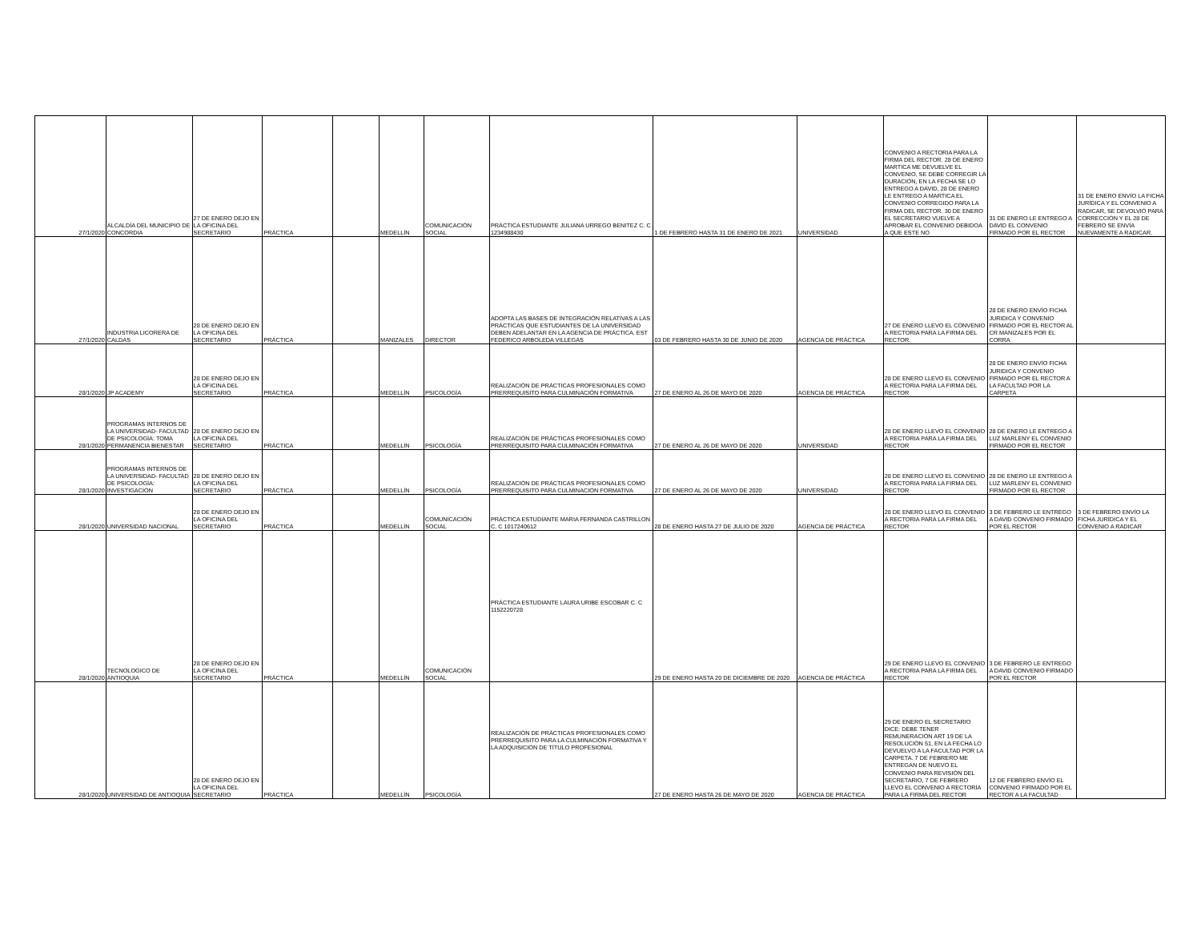| 27/1/2020 | ALCALDÍA DEL MUNICIPIO DE CONCORDIA | 27 DE ENERO DEJO EN LA OFICINA DEL SECRETARIO | PRÁCTICA | | MEDELLÍN | COMUNICACIÓN SOCIAL | PRÁCTICA ESTUDIANTE JULIANA URREGO BENITEZ C. C 1234988430 | 1 DE FEBRERO HASTA 31 DE ENERO DE 2021 | UNIVERSIDAD | CONVENIO A RECTORIA PARA LA FIRMA DEL RECTOR. 28 DE ENERO MARTICA ME DEVUELVE EL CONVENIO, SE DEBE CORREGIR LA DURACIÓN, EN LA FECHA SE LO ENTREGO A DAVID, 28 DE ENERO LE ENTREGO A MARTICA EL CONVENIO CORREGIDO PARA LA FIRMA DEL RECTOR. 30 DE ENERO EL SECRETARIO VUELVE A APROBAR EL CONVENIO DEBIDOA A QUE ESTE NO | 31 DE ENERO LE ENTREGO A DAVID EL CONVENIO FIRMADO POR EL RECTOR | 31 DE ENERO ENVÍO LA FICHA JURÍDICA Y EL CONVENIO A RADICAR, SE DEVOLVIÓ PARA CORRECCIÓN Y EL 28 DE FEBRERO SE ENVÍA NUEVAMENTE A RADICAR. |
| 27/1/2020 | INDUSTRIA LICORERA DE CALDAS | 28 DE ENERO DEJO EN LA OFICINA DEL SECRETARIO | PRÁCTICA | | MANIZALES | DIRECTOR | ADOPTA LAS BASES DE INTEGRACIÓN RELATIVAS A LAS PRÁCTICAS QUE ESTUDIANTES DE LA UNIVERSIDAD DEBEN ADELANTAR EN LA AGENCIA DE PRÁCTICA. EST FEDERICO ARBOLEDA VILLEGAS | 03 DE FEBRERO HASTA 30 DE JUNIO DE 2020 | AGENCIA DE PRÁCTICA | 27 DE ENERO LLEVO EL CONVENIO A RECTORIA PARA LA FIRMA DEL RECTOR. | 28 DE ENERO ENVÍO FICHA JURIDICA Y CONVENIO FIRMADO POR EL RECTOR AL CR MANIZALES POR EL CORRA | |
| 28/1/2020 | JP ACADEMY | 28 DE ENERO DEJO EN LA OFICINA DEL SECRETARIO | PRÁCTICA | | MEDELLÍN | PSICOLOGÍA | REALIZACIÓN DE PRÁCTICAS PROFESIONALES COMO PRERREQUISITO PARA CULMINACIÓN FORMATIVA | 27 DE ENERO AL 26 DE MAYO DE 2020 | AGENCIA DE PRÁCTICA | 28 DE ENERO LLEVO EL CONVENIO A RECTORIA PARA LA FIRMA DEL RECTOR | 28 DE ENERO ENVÍO FICHA JURIDICA Y CONVENIO FIRMADO POR EL RECTOR A LA FACULTAD POR LA CARPETA | |
| 28/1/2020 | PROGRAMAS INTERNOS DE LA UNIVERSIDAD- FACULTAD DE PSICOLOGÍA: TOMA PERMANENCIA BIENESTAR | 28 DE ENERO DEJO EN LA OFICINA DEL SECRETARIO | PRÁCTICA | | MEDELLÍN | PSICOLOGÍA | REALIZACIÓN DE PRÁCTICAS PROFESIONALES COMO PRERREQUISITO PARA CULMINACIÓN FORMATIVA | 27 DE ENERO AL 26 DE MAYO DE 2020 | UNIVERSIDAD | 28 DE ENERO LLEVO EL CONVENIO A RECTORIA PARA LA FIRMA DEL RECTOR | 28 DE ENERO LE ENTREGO A LUZ MARLENY EL CONVENIO FIRMADO POR EL RECTOR | |
| 28/1/2020 | PROGRAMAS INTERNOS DE LA UNIVERSIDAD- FACULTAD DE PSICOLOGÍA: INVESTIGACIÓN | 28 DE ENERO DEJO EN LA OFICINA DEL SECRETARIO | PRÁCTICA | | MEDELLÍN | PSICOLOGÍA | REALIZACIÓN DE PRÁCTICAS PROFESIONALES COMO PRERREQUISITO PARA CULMINACIÓN FORMATIVA | 27 DE ENERO AL 26 DE MAYO DE 2020 | UNIVERSIDAD | 28 DE ENERO LLEVO EL CONVENIO A RECTORIA PARA LA FIRMA DEL RECTOR | 28 DE ENERO LE ENTREGO A LUZ MARLENY EL CONVENIO FIRMADO POR EL RECTOR | |
| 28/1/2020 | UNIVERSIDAD NACIONAL | 28 DE ENERO DEJO EN LA OFICINA DEL SECRETARIO | PRÁCTICA | | MEDELLÍN | COMUNICACIÓN SOCIAL | PRÁCTICA ESTUDIANTE MARIA FERNANDA CASTRILLON C. C 1017240612 | 28 DE ENERO HASTA 27 DE JULIO DE 2020 | AGENCIA DE PRÁCTICA | 28 DE ENERO LLEVO EL CONVENIO A RECTORIA PARA LA FIRMA DEL RECTOR | 3 DE FEBRERO LE ENTREGO A DAVID CONVENIO FIRMADO POR EL RECTOR | 3 DE FEBRERO ENVÍO LA FICHA JURÍDICA Y EL CONVENIO A RADICAR |
| 28/1/2020 | TECNOLOGICO DE ANTIOQUIA | 28 DE ENERO DEJO EN LA OFICINA DEL SECRETARIO | PRÁCTICA | | MEDELLÍN | COMUNICACIÓN SOCIAL | PRÁCTICA ESTUDIANTE LAURA URIBE ESCOBAR C. C 1152220728 | 29 DE ENERO HASTA 20 DE DICIEMBRE DE 2020 | AGENCIA DE PRÁCTICA | 29 DE ENERO LLEVO EL CONVENIO A RECTORIA PARA LA FIRMA DEL RECTOR | 3 DE FEBRERO LE ENTREGO A DAVID CONVENIO FIRMADO POR EL RECTOR | |
| 28/1/2020 | UNIVERSIDAD DE ANTIOQUIA | 28 DE ENERO DEJO EN LA OFICINA DEL SECRETARIO | PRÁCTICA | | MEDELLÍN | PSICOLOGÍA | REALIZACIÓN DE PRÁCTICAS PROFESIONALES COMO PRERREQUISITO PARA LA CULMINACIÓN FORMATIVA Y LA ADQUISICIÓN DE TÍTULO PROFESIONAL | 27 DE ENERO HASTA 26 DE MAYO DE 2020 | AGENCIA DE PRÁCTICA | 29 DE ENERO EL SECRETARIO DICE: DEBE TENER REMUNERACIÓN ART 19 DE LA RESOLUCIÓN 51, EN LA FECHA LO DEVUELVO A LA FACULTAD POR LA CARPETA. 7 DE FEBRERO ME ENTREGAN DE NUEVO EL CONVENIO PARA REVISIÓN DEL SECRETARIO, 7 DE FEBRERO LLEVO EL CONVENIO A RECTORÍA PARA LA FIRMA DEL RECTOR | 12 DE FEBRERO ENVÍO EL CONVENIO FIRMADO POR EL RECTOR A LA FACULTAD | |